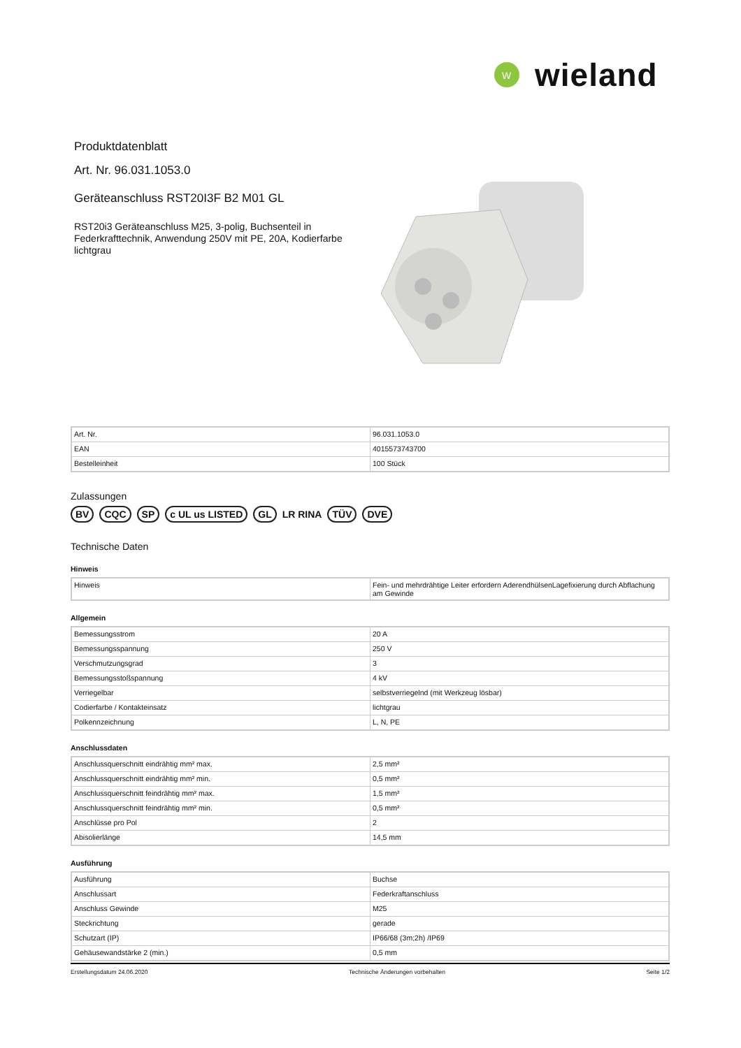W
wieland
Produktdatenblatt
Art. Nr. 96.031.1053.0
Geräteanschluss RST20I3F B2 M01 GL
RST20i3 Geräteanschluss M25, 3-polig, Buchsenteil in Federkrafttechnik, Anwendung 250V mit PE, 20A, Kodierfarbe lichtgrau
| Art. Nr. | 96.031.1053.0 |
| EAN | 4015573743700 |
| Bestelleinheit | 100 Stück |
Zulassungen
BV CQC SP c UL us LISTED GL LR RINA TÜV DVE
Technische Daten
Hinweis
| Hinweis | Fein- und mehrdrähtige Leiter erfordern AderendhülsenLagefixierung durch Abflachung am Gewinde |
Allgemein
| Bemessungsstrom | 20 A |
| Bemessungsspannung | 250 V |
| Verschmutzungsgrad | 3 |
| Bemessungsstoßspannung | 4 kV |
| Verriegelbar | selbstverriegelnd (mit Werkzeug lösbar) |
| Codierfarbe / Kontakteinsatz | lichtgrau |
| Polkennzeichnung | L, N, PE |
Anschlussdaten
| Anschlussquerschnitt eindrähtig mm² max. | 2,5 mm² |
| Anschlussquerschnitt eindrähtig mm² min. | 0,5 mm² |
| Anschlussquerschnitt feindrähtig mm² max. | 1,5 mm² |
| Anschlussquerschnitt feindrähtig mm² min. | 0,5 mm² |
| Anschlüsse pro Pol | 2 |
| Abisolierlänge | 14,5 mm |
Ausführung
| Ausführung | Buchse |
| Anschlussart | Federkraftanschluss |
| Anschluss Gewinde | M25 |
| Steckrichtung | gerade |
| Schutzart (IP) | IP66/68 (3m;2h) /IP69 |
| Gehäusewandstärke 2 (min.) | 0,5 mm |
Erstellungsdatum 24.06.2020 Technische Änderungen vorbehalten Seite 1/2